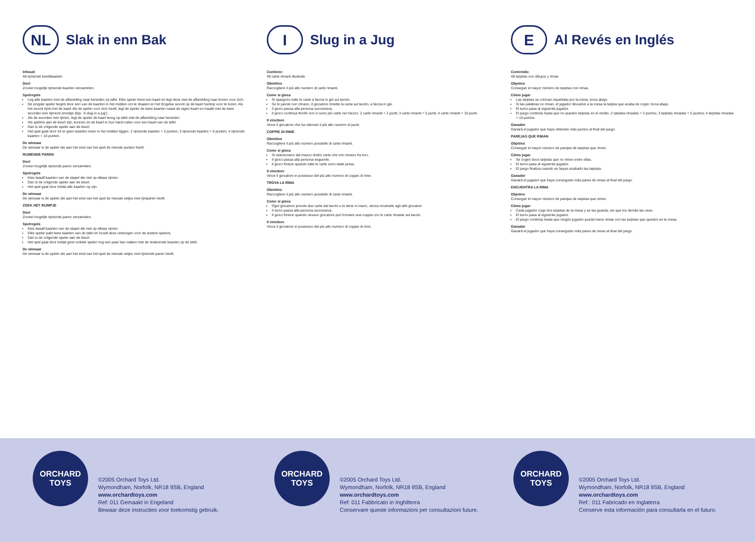NL
Slak in enn Bak
Inhoud:
48 rijmende beeldkaarten
Doel
Zoveel mogelijk rijmende kaarten verzamelen.
Spelregels
Leg alle kaarten met de afbeelding naar beneden op tafel. Elke speler kiest een kaart en legt deze met de afbeelding naar boven voor zich.
De jongste speler begint door een van de kaarten in het midden om te draaien en het Engelse woord op de kaart hardop voor te lezen. Als het woord rijmt met de kaart die de speler voor zich heeft, legt de speler de twee kaarten naast de eigen kaart en maakt met de twee woorden een rijmend zinnetje (bijv. 'A slug in a jug').
Als de woorden niet rijmen, legt de speler de kaart terug op tafel met de afbeelding naar beneden.
Als spelers aan de beurt zijn, kunnen ze de kaart in hun hand ruilen voor een kaart van de tafel.
Dan is de volgende speler aan de beurt.
Het spel gaat door tot er geen kaarten meer in het midden liggen. 2 rijmende kaarten = 2 punten; 3 rijmende kaarten = 5 punten; 4 rijmende kaarten = 10 punten.
De winnaar
De winnaar is de speler die aan het eind van het spel de meeste punten heeft.
RIJMENDE PAREN
Doel
Zoveel mogelijk rijmende paren verzamelen.
Spelregels
Kies twaalf kaarten van de stapel die niet op elkaar rijmen.
Dan is de volgende speler aan de beurt.
Het spel gaat door totdat alle kaarten op zijn.
De winnaar
De winnaar is de speler die aan het eind van het spel de meeste setjes met rijmparen heeft.
ZOEK HET RIJMPJE
Doel
Zoveel mogelijk rijmende paren verzamelen.
Spelregels
Kies twaalf kaarten van de stapel die niet op elkaar rijmen.
Elke speler pakt twee kaarten van de tafel en houdt deze verborgen voor de andere spelers.
Dan is de volgende speler aan de beurt.
Het spel gaat door totdat geen enkele speler nog een paar kan maken met de resterende kaarten op de tafel.
De winnaar
De winnaar is de speler die aan het eind van het spel de meeste setjes met rijmende paren heeft.
I
Slug in a Jug
Contiene:
48 carte rimanti illustrate
Obiettivo
Raccogliere il più alto numero di carte rimanti.
Come si gioca
Si spargono tutte le carte a faccia in giù sul tavolo.
Se le parole non rimano, il giocatore rimette la carta sul tavolo, a faccia in giù.
Il gioco passa alla persona successiva.
Il gioco continua finché non ci sono più carte nel mezzo. 2 carte rimanti = 2 punti; 3 carte rimanti = 5 punti; 4 carte rimanti = 10 punti.
Il vincitore
Vince il giocatore che ha ottenuto il più alto numero di punti.
COPPIE DI RIME
Obiettivo
Raccogliere il più alto numero possibile di carte rimanti.
Come si gioca
Si selezionano dal mazzo dodici carte che non rimano fra loro.
Il gioco passa alla persona seguente.
Il gioco finisce quando tutte le carte sono state prese.
Il vincitore
Vince il giocatore in possesso del più alto numero di coppie di rime.
TROVA LA RIMA
Obiettivo
Raccogliere il più alto numero possibile di carte rimanti.
Come si gioca
Ogni giocatore prende due carte dal tavolo e le tiene in mano, senza mostrarle agli altri giocatori.
Il turno passa alla persona successiva.
Il gioco finisce quando nessun giocatore può formare una coppia con le carte rimaste sul tavolo.
Il vincitore
Vince il giocatore in possesso del più alto numero di coppie di rime.
E
Al Revés en Inglés
Contenido:
48 tarjetas con dibujos y rimas
Objetivo
Conseguir el mayor número de tarjetas con rimas.
Cómo jugar
Las tarjetas se colocan repartidas por la mesa, boca abajo.
Si las palabras no riman, el jugador devuelve a la mesa la tarjeta que acaba de coger, boca abajo.
El turno pasa al siguiente jugador.
El juego continúa hasta que no queden tarjetas en el medio. 2 tarjetas rimadas = 2 puntos; 3 tarjetas rimadas = 5 puntos; 4 tarjetas rimadas = 10 puntos.
Ganador
Ganará el jugador que haya obtenido más puntos al final del juego.
PAREJAS QUE RIMAN
Objetivo
Conseguir el mayor número de parejas de tarjetas que rimen.
Cómo jugar
Se cogen doce tarjetas que no rimen entre ellas.
El turno pasa al siguiente jugador.
El juego finaliza cuando se hayan acabado las tarjetas.
Ganador
Ganará el jugador que haya conseguido más pares de rimas al final del juego.
ENCUENTRA LA RIMA
Objetivo
Conseguir el mayor número de parejas de tarjetas que rimen.
Cómo jugar
Cada jugador coge dos tarjetas de la mesa y se las guarda, sin que los demás las vean.
El turno pasa al siguiente jugador.
El juego continúa hasta que ningún jugador pueda hacer rimas con las tarjetas que queden en la mesa.
Ganador
Ganará el jugador que haya conseguido más pares de rimas al final del juego.
ORCHARD TOYS
©2005 Orchard Toys Ltd.
Wymondham, Norfolk, NR18 9SB, England
www.orchardtoys.com
Ref: 011 Gemaakt in Engeland
Bewaar deze instructies voor toekomstig gebruik.
ORCHARD TOYS
©2005 Orchard Toys Ltd.
Wymondham, Norfolk, NR18 9SB, England
www.orchardtoys.com
Ref: 011 Fabbricato in Inghilterra
Conservare queste informazioni per consultazioni future.
ORCHARD TOYS
©2005 Orchard Toys Ltd.
Wymondham, Norfolk, NR18 9SB, England
www.orchardtoys.com
Ref.: 011 Fabricado en Inglaterra
Conserve esta información para consultarla en el futuro.